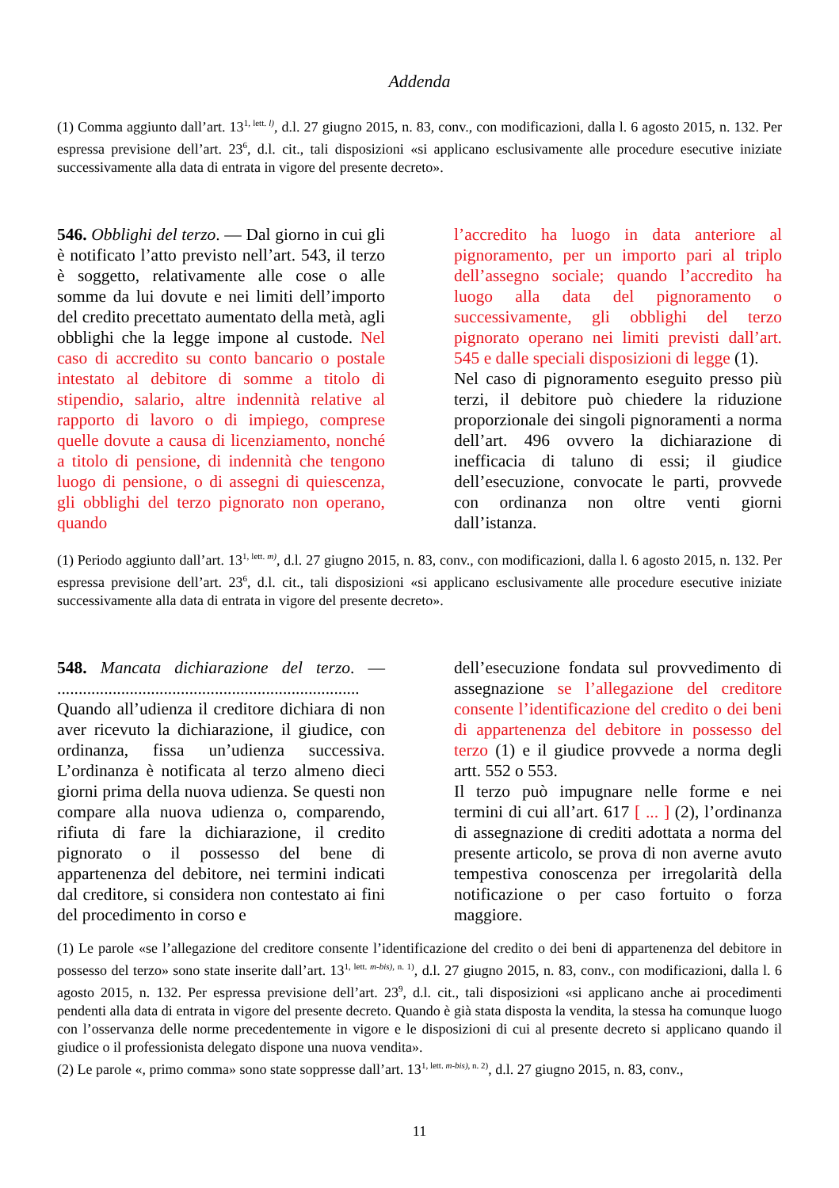Addenda
(1) Comma aggiunto dall’art. 13<sup>1, lett. l)</sup>, d.l. 27 giugno 2015, n. 83, conv., con modificazioni, dalla l. 6 agosto 2015, n. 132. Per espressa previsione dell’art. 23<sup>6</sup>, d.l. cit., tali disposizioni «si applicano esclusivamente alle procedure esecutive iniziate successivamente alla data di entrata in vigore del presente decreto».
546. Obblighi del terzo. — Dal giorno in cui gli è notificato l’atto previsto nell’art. 543, il terzo è soggetto, relativamente alle cose o alle somme da lui dovute e nei limiti dell’importo del credito precettato aumentato della metà, agli obblighi che la legge impone al custode. Nel caso di accredito su conto bancario o postale intestato al debitore di somme a titolo di stipendio, salario, altre indennità relative al rapporto di lavoro o di impiego, comprese quelle dovute a causa di licenziamento, nonché a titolo di pensione, di indennità che tengono luogo di pensione, o di assegni di quiescenza, gli obblighi del terzo pignorato non operano, quando
l’accredito ha luogo in data anteriore al pignoramento, per un importo pari al triplo dell’assegno sociale; quando l’accredito ha luogo alla data del pignoramento o successivamente, gli obblighi del terzo pignorato operano nei limiti previsti dall’art. 545 e dalle speciali disposizioni di legge (1).
Nel caso di pignoramento eseguito presso più terzi, il debitore può chiedere la riduzione proporzionale dei singoli pignoramenti a norma dell’art. 496 ovvero la dichiarazione di inefficacia di taluno di essi; il giudice dell’esecuzione, convocate le parti, provvede con ordinanza non oltre venti giorni dall’istanza.
(1) Periodo aggiunto dall’art. 13<sup>1, lett. m)</sup>, d.l. 27 giugno 2015, n. 83, conv., con modificazioni, dalla l. 6 agosto 2015, n. 132. Per espressa previsione dell’art. 23<sup>6</sup>, d.l. cit., tali disposizioni «si applicano esclusivamente alle procedure esecutive iniziate successivamente alla data di entrata in vigore del presente decreto».
548. Mancata dichiarazione del terzo. — .......................................................................
Quando all’udienza il creditore dichiara di non aver ricevuto la dichiarazione, il giudice, con ordinanza, fissa un’udienza successiva. L’ordinanza è notificata al terzo almeno dieci giorni prima della nuova udienza. Se questi non compare alla nuova udienza o, comparendo, rifiuta di fare la dichiarazione, il credito pignorato o il possesso del bene di appartenenza del debitore, nei termini indicati dal creditore, si considera non contestato ai fini del procedimento in corso e
dell’esecuzione fondata sul provvedimento di assegnazione se l’allegazione del creditore consente l’identificazione del credito o dei beni di appartenenza del debitore in possesso del terzo (1) e il giudice provvede a norma degli artt. 552 o 553.
Il terzo può impugnare nelle forme e nei termini di cui all’art. 617 [ ... ] (2), l’ordinanza di assegnazione di crediti adottata a norma del presente articolo, se prova di non averne avuto tempestiva conoscenza per irregolarità della notificazione o per caso fortuito o forza maggiore.
(1) Le parole «se l’allegazione del creditore consente l’identificazione del credito o dei beni di appartenenza del debitore in possesso del terzo» sono state inserite dall’art. 13<sup>1, lett. m-bis), n. 1)</sup>, d.l. 27 giugno 2015, n. 83, conv., con modificazioni, dalla l. 6 agosto 2015, n. 132. Per espressa previsione dell’art. 23<sup>9</sup>, d.l. cit., tali disposizioni «si applicano anche ai procedimenti pendenti alla data di entrata in vigore del presente decreto. Quando è già stata disposta la vendita, la stessa ha comunque luogo con l’osservanza delle norme precedentemente in vigore e le disposizioni di cui al presente decreto si applicano quando il giudice o il professionista delegato dispone una nuova vendita».
(2) Le parole «, primo comma» sono state soppresse dall’art. 13<sup>1, lett. m-bis), n. 2)</sup>, d.l. 27 giugno 2015, n. 83, conv.,
11